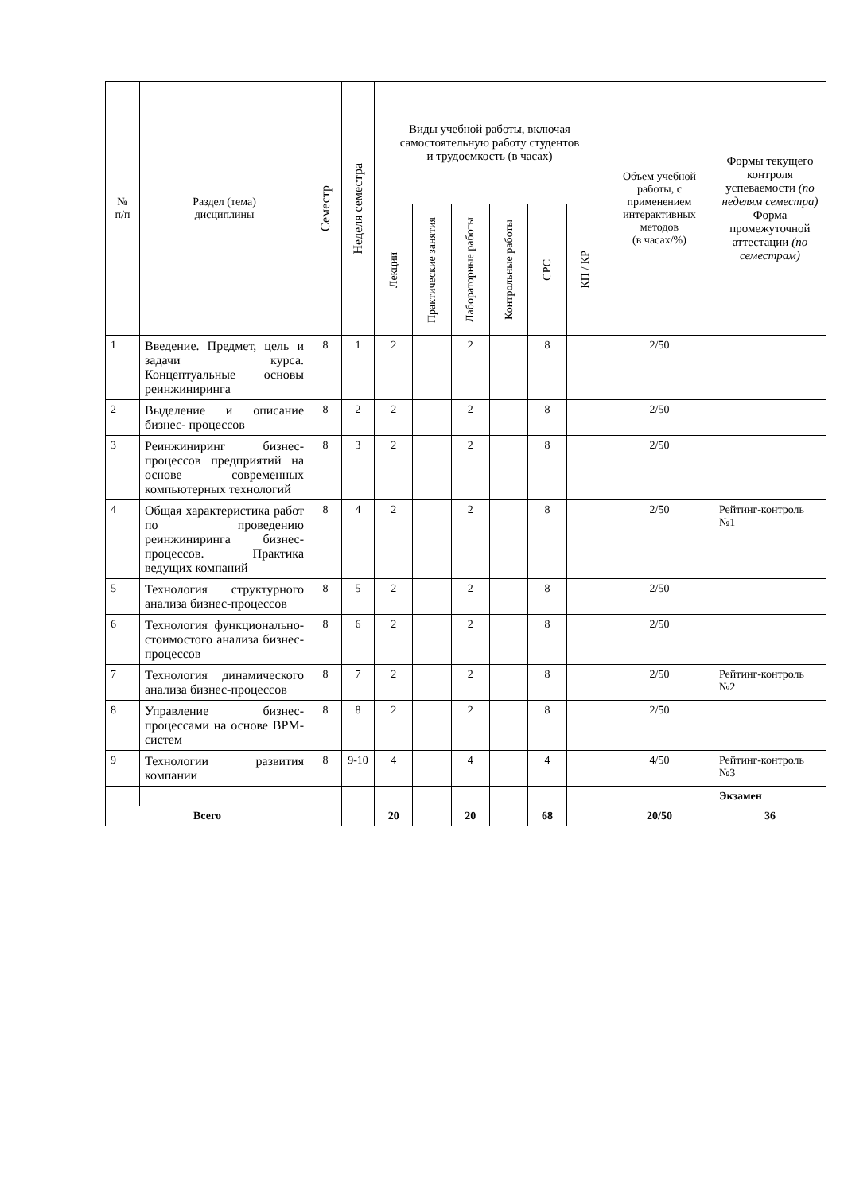| № п/п | Раздел (тема) дисциплины | Семестр | Неделя семестра | Виды учебной работы, включая самостоятельную работу студентов и трудоемкость (в часах) | | | | | | Объем учебной работы, с применением интерактивных методов (в часах/%) | Формы текущего контроля успеваемости (по неделям семестра) Форма промежуточной аттестации (по семестрам) |
| --- | --- | --- | --- | --- | --- | --- | --- | --- | --- | --- | --- |
| | | | | Лекции | Практические занятия | Лабораторные работы | Контрольные работы | СРС | КП / КР | | |
| 1 | Введение. Предмет, цель и задачи курса. Концептуальные основы реинжиниринга | 8 | 1 | 2 | | 2 | | 8 | | 2/50 | |
| 2 | Выделение и описание бизнес- процессов | 8 | 2 | 2 | | 2 | | 8 | | 2/50 | |
| 3 | Реинжиниринг бизнес-процессов предприятий на основе современных компьютерных технологий | 8 | 3 | 2 | | 2 | | 8 | | 2/50 | |
| 4 | Общая характеристика работ по проведению реинжиниринга бизнес-процессов. Практика ведущих компаний | 8 | 4 | 2 | | 2 | | 8 | | 2/50 | Рейтинг-контроль №1 |
| 5 | Технология структурного анализа бизнес-процессов | 8 | 5 | 2 | | 2 | | 8 | | 2/50 | |
| 6 | Технология функционально-стоимостого анализа бизнес-процессов | 8 | 6 | 2 | | 2 | | 8 | | 2/50 | |
| 7 | Технология динамического анализа бизнес-процессов | 8 | 7 | 2 | | 2 | | 8 | | 2/50 | Рейтинг-контроль №2 |
| 8 | Управление бизнес-процессами на основе BPM-систем | 8 | 8 | 2 | | 2 | | 8 | | 2/50 | |
| 9 | Технологии развития компании | 8 | 9-10 | 4 | | 4 | | 4 | | 4/50 | Рейтинг-контроль №3 |
| | | | | | | | | | | | Экзамен |
| Всего | | | | 20 | | 20 | | 68 | | 20/50 | 36 |